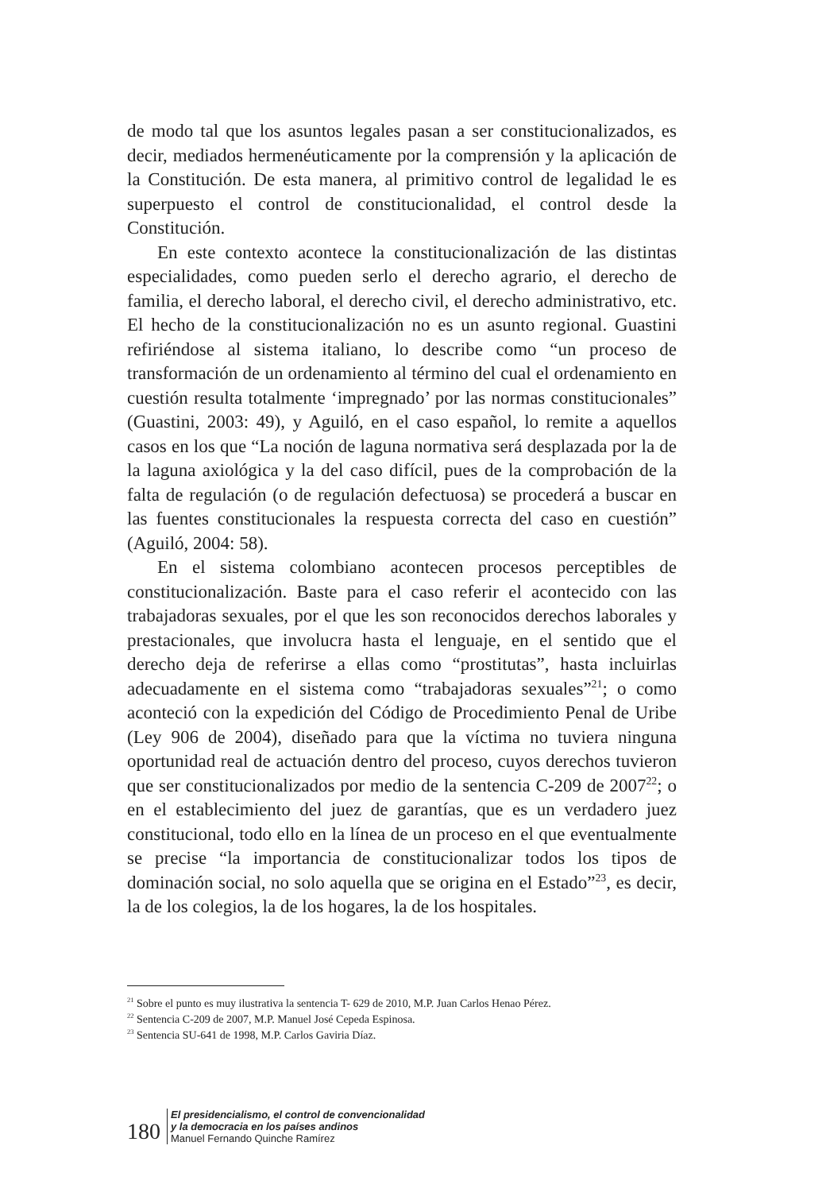de modo tal que los asuntos legales pasan a ser constitucionaliza­dos, es decir, mediados hermenéuticamente por la comprensión y la aplicación de la Constitución. De esta manera, al primitivo control de legalidad le es superpuesto el control de constitucionalidad, el control desde la Constitución.
En este contexto acontece la constitucionalización de las distin­tas especialidades, como pueden serlo el derecho agrario, el derecho de familia, el derecho laboral, el derecho civil, el derecho adminis­trativo, etc. El hecho de la constitucionalización no es un asunto regional. Guastini refiriéndose al sistema italiano, lo describe como “un proceso de transformación de un ordenamiento al término del cual el ordenamiento en cuestión resulta totalmente ‘impregnado’ por las normas constitucionales” (Guastini, 2003: 49), y Aguiló, en el caso español, lo remite a aquellos casos en los que “La noción de laguna normativa será desplazada por la de la laguna axiológica y la del caso difícil, pues de la comprobación de la falta de regulación (o de regulación defectuosa) se procederá a buscar en las fuentes constitucionales la respuesta correcta del caso en cuestión” (Aguiló, 2004: 58).
En el sistema colombiano acontecen procesos perceptibles de constitucionalización. Baste para el caso referir el acontecido con las trabajadoras sexuales, por el que les son reconocidos derechos laborales y prestacionales, que involucra hasta el lenguaje, en el sentido que el derecho deja de referirse a ellas como “prostitutas”, hasta incluirlas adecuadamente en el sistema como “trabajadoras sexuales”<sup>21</sup>; o como aconteció con la expedición del Código de Pro­cedimiento Penal de Uribe (Ley 906 de 2004), diseñado para que la víctima no tuviera ninguna oportunidad real de actuación dentro del proceso, cuyos derechos tuvieron que ser constitucionalizados por medio de la sentencia C-209 de 2007<sup>22</sup>; o en el establecimiento del juez de garantías, que es un verdadero juez constitucional, todo ello en la línea de un proceso en el que eventualmente se precise “la importancia de constitucionalizar todos los tipos de dominación social, no solo aquella que se origina en el Estado”<sup>23</sup>, es decir, la de los colegios, la de los hogares, la de los hospitales.
<sup>21</sup> Sobre el punto es muy ilustrativa la sentencia T- 629 de 2010, M.P. Juan Carlos Henao Pérez.
<sup>22</sup> Sentencia C-209 de 2007, M.P. Manuel José Cepeda Espinosa.
<sup>23</sup> Sentencia SU-641 de 1998, M.P. Carlos Gaviria Díaz.
180
El presidencialismo, el control de convencionalidad
y la democracia en los países andinos
Manuel Fernando Quinche Ramírez